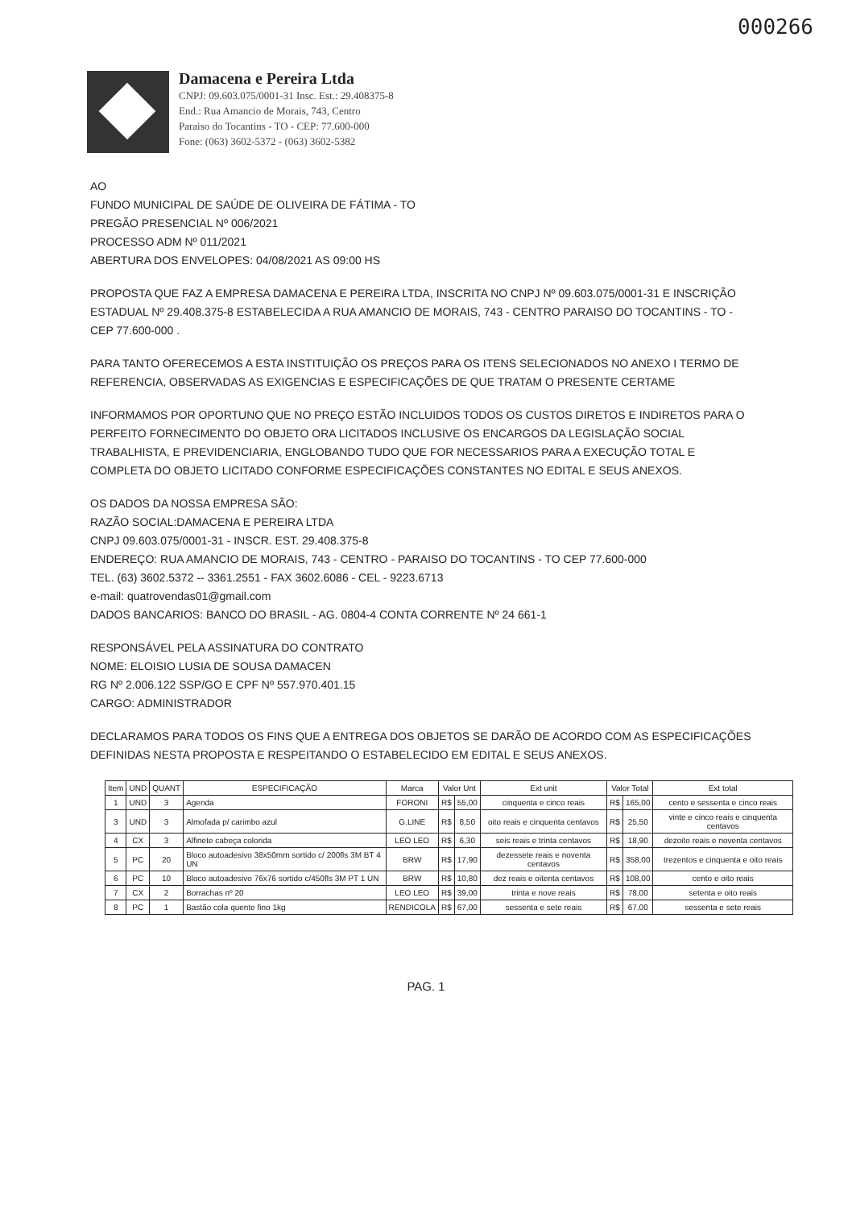000266
Damacena e Pereira Ltda
CNPJ: 09.603.075/0001-31 Insc. Est.: 29.408375-8
End.: Rua Amancio de Morais, 743, Centro
Paraiso do Tocantins - TO - CEP: 77.600-000
Fone: (063) 3602-5372 - (063) 3602-5382
AO
FUNDO MUNICIPAL DE SAÚDE DE OLIVEIRA DE FÁTIMA - TO
PREGÃO PRESENCIAL Nº 006/2021
PROCESSO ADM Nº 011/2021
ABERTURA DOS ENVELOPES: 04/08/2021 AS 09:00 HS
PROPOSTA QUE FAZ A EMPRESA DAMACENA E PEREIRA LTDA, INSCRITA NO CNPJ Nº 09.603.075/0001-31 E INSCRIÇÃO ESTADUAL Nº 29.408.375-8 ESTABELECIDA A RUA AMANCIO DE MORAIS, 743 - CENTRO PARAISO DO TOCANTINS - TO - CEP 77.600-000 .
PARA TANTO OFERECEMOS A ESTA INSTITUIÇÃO OS PREÇOS PARA OS ITENS SELECIONADOS NO ANEXO I TERMO DE REFERENCIA, OBSERVADAS AS EXIGENCIAS E ESPECIFICAÇÕES DE QUE TRATAM O PRESENTE CERTAME
INFORMAMOS POR OPORTUNO QUE NO PREÇO ESTÃO INCLUIDOS TODOS OS CUSTOS DIRETOS E INDIRETOS PARA O PERFEITO FORNECIMENTO DO OBJETO ORA LICITADOS INCLUSIVE OS ENCARGOS DA LEGISLAÇÃO SOCIAL TRABALHISTA, E PREVIDENCIARIA, ENGLOBANDO TUDO QUE FOR NECESSARIOS PARA A EXECUÇÃO TOTAL E COMPLETA DO OBJETO LICITADO CONFORME ESPECIFICAÇÕES CONSTANTES NO EDITAL E SEUS ANEXOS.
OS DADOS DA NOSSA EMPRESA SÃO:
RAZÃO SOCIAL:DAMACENA E PEREIRA LTDA
CNPJ 09.603.075/0001-31 - INSCR. EST. 29.408.375-8
ENDEREÇO: RUA AMANCIO DE MORAIS, 743 - CENTRO - PARAISO DO TOCANTINS - TO CEP 77.600-000
TEL. (63) 3602.5372 -- 3361.2551 - FAX 3602.6086 - CEL - 9223.6713
e-mail: quatrovendas01@gmail.com
DADOS BANCARIOS: BANCO DO BRASIL - AG. 0804-4 CONTA CORRENTE Nº 24 661-1
RESPONSÁVEL PELA ASSINATURA DO CONTRATO
NOME: ELOISIO LUSIA DE SOUSA DAMACEN
RG Nº 2.006.122 SSP/GO E CPF Nº 557.970.401.15
CARGO: ADMINISTRADOR
DECLARAMOS PARA TODOS OS FINS QUE A ENTREGA DOS OBJETOS SE DARÃO DE ACORDO COM AS ESPECIFICAÇÕES DEFINIDAS NESTA PROPOSTA E RESPEITANDO O ESTABELECIDO EM EDITAL E SEUS ANEXOS.
| Item | UND | QUANT | ESPECIFICAÇÃO | Marca | Valor Unt | | Ext unit | Valor Total | | Ext total |
| --- | --- | --- | --- | --- | --- | --- | --- | --- | --- | --- |
| 1 | UND | 3 | Agenda | FORONI | R$ | 55,00 | cinquenta e cinco reais | R$ | 165,00 | cento e sessenta e cinco reais |
| 3 | UND | 3 | Almofada p/ carimbo azul | G.LINE | R$ | 8,50 | oito reais e cinquenta centavos | R$ | 25,50 | vinte e cinco reais e cinquenta centavos |
| 4 | CX | 3 | Alfinete cabeça colorida | LEO LEO | R$ | 6,30 | seis reais e trinta centavos | R$ | 18,90 | dezoito reais e noventa centavos |
| 5 | PC | 20 | Bloco autoadesivo 38x50mm sortido c/ 200fls 3M BT 4 UN | BRW | R$ | 17,90 | dezessete reais e noventa centavos | R$ | 358,00 | trezentos e cinquenta e oito reais |
| 6 | PC | 10 | Bloco autoadesivo 76x76 sortido c/450fls 3M PT 1 UN | BRW | R$ | 10,80 | dez reais e oitenta centavos | R$ | 108,00 | cento e oito reais |
| 7 | CX | 2 | Borrachas nº 20 | LEO LEO | R$ | 39,00 | trinta e nove reais | R$ | 78,00 | setenta e oito reais |
| 8 | PC | 1 | Bastão cola quente fino 1kg | RENDICOLA | R$ | 67,00 | sessenta e sete reais | R$ | 67,00 | sessenta e sete reais |
PAG. 1